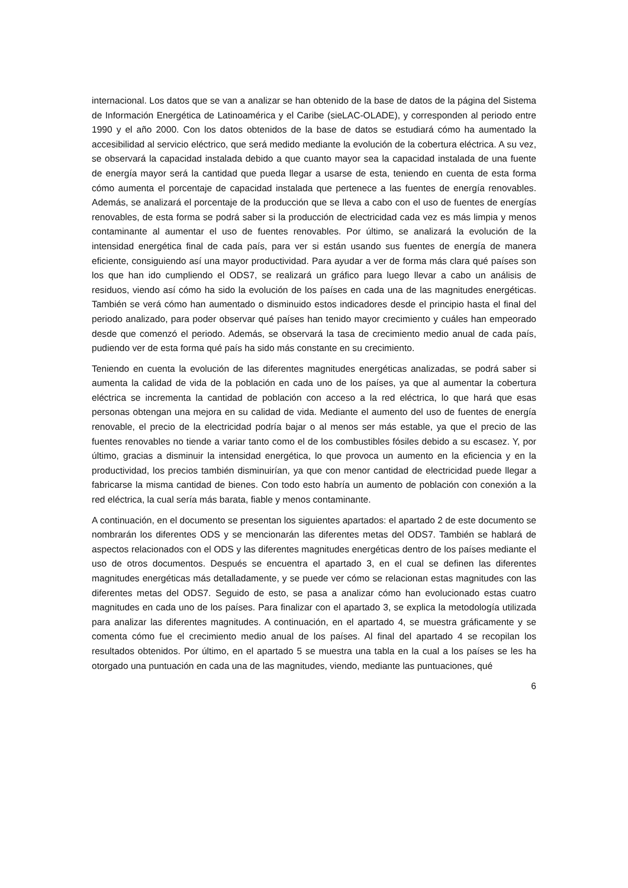internacional. Los datos que se van a analizar se han obtenido de la base de datos de la página del Sistema de Información Energética de Latinoamérica y el Caribe (sieLAC-OLADE), y corresponden al periodo entre 1990 y el año 2000. Con los datos obtenidos de la base de datos se estudiará cómo ha aumentado la accesibilidad al servicio eléctrico, que será medido mediante la evolución de la cobertura eléctrica. A su vez, se observará la capacidad instalada debido a que cuanto mayor sea la capacidad instalada de una fuente de energía mayor será la cantidad que pueda llegar a usarse de esta, teniendo en cuenta de esta forma cómo aumenta el porcentaje de capacidad instalada que pertenece a las fuentes de energía renovables. Además, se analizará el porcentaje de la producción que se lleva a cabo con el uso de fuentes de energías renovables, de esta forma se podrá saber si la producción de electricidad cada vez es más limpia y menos contaminante al aumentar el uso de fuentes renovables. Por último, se analizará la evolución de la intensidad energética final de cada país, para ver si están usando sus fuentes de energía de manera eficiente, consiguiendo así una mayor productividad. Para ayudar a ver de forma más clara qué países son los que han ido cumpliendo el ODS7, se realizará un gráfico para luego llevar a cabo un análisis de residuos, viendo así cómo ha sido la evolución de los países en cada una de las magnitudes energéticas. También se verá cómo han aumentado o disminuido estos indicadores desde el principio hasta el final del periodo analizado, para poder observar qué países han tenido mayor crecimiento y cuáles han empeorado desde que comenzó el periodo. Además, se observará la tasa de crecimiento medio anual de cada país, pudiendo ver de esta forma qué país ha sido más constante en su crecimiento.
Teniendo en cuenta la evolución de las diferentes magnitudes energéticas analizadas, se podrá saber si aumenta la calidad de vida de la población en cada uno de los países, ya que al aumentar la cobertura eléctrica se incrementa la cantidad de población con acceso a la red eléctrica, lo que hará que esas personas obtengan una mejora en su calidad de vida. Mediante el aumento del uso de fuentes de energía renovable, el precio de la electricidad podría bajar o al menos ser más estable, ya que el precio de las fuentes renovables no tiende a variar tanto como el de los combustibles fósiles debido a su escasez. Y, por último, gracias a disminuir la intensidad energética, lo que provoca un aumento en la eficiencia y en la productividad, los precios también disminuirían, ya que con menor cantidad de electricidad puede llegar a fabricarse la misma cantidad de bienes. Con todo esto habría un aumento de población con conexión a la red eléctrica, la cual sería más barata, fiable y menos contaminante.
A continuación, en el documento se presentan los siguientes apartados: el apartado 2 de este documento se nombrarán los diferentes ODS y se mencionarán las diferentes metas del ODS7. También se hablará de aspectos relacionados con el ODS y las diferentes magnitudes energéticas dentro de los países mediante el uso de otros documentos. Después se encuentra el apartado 3, en el cual se definen las diferentes magnitudes energéticas más detalladamente, y se puede ver cómo se relacionan estas magnitudes con las diferentes metas del ODS7. Seguido de esto, se pasa a analizar cómo han evolucionado estas cuatro magnitudes en cada uno de los países. Para finalizar con el apartado 3, se explica la metodología utilizada para analizar las diferentes magnitudes. A continuación, en el apartado 4, se muestra gráficamente y se comenta cómo fue el crecimiento medio anual de los países. Al final del apartado 4 se recopilan los resultados obtenidos. Por último, en el apartado 5 se muestra una tabla en la cual a los países se les ha otorgado una puntuación en cada una de las magnitudes, viendo, mediante las puntuaciones, qué
6